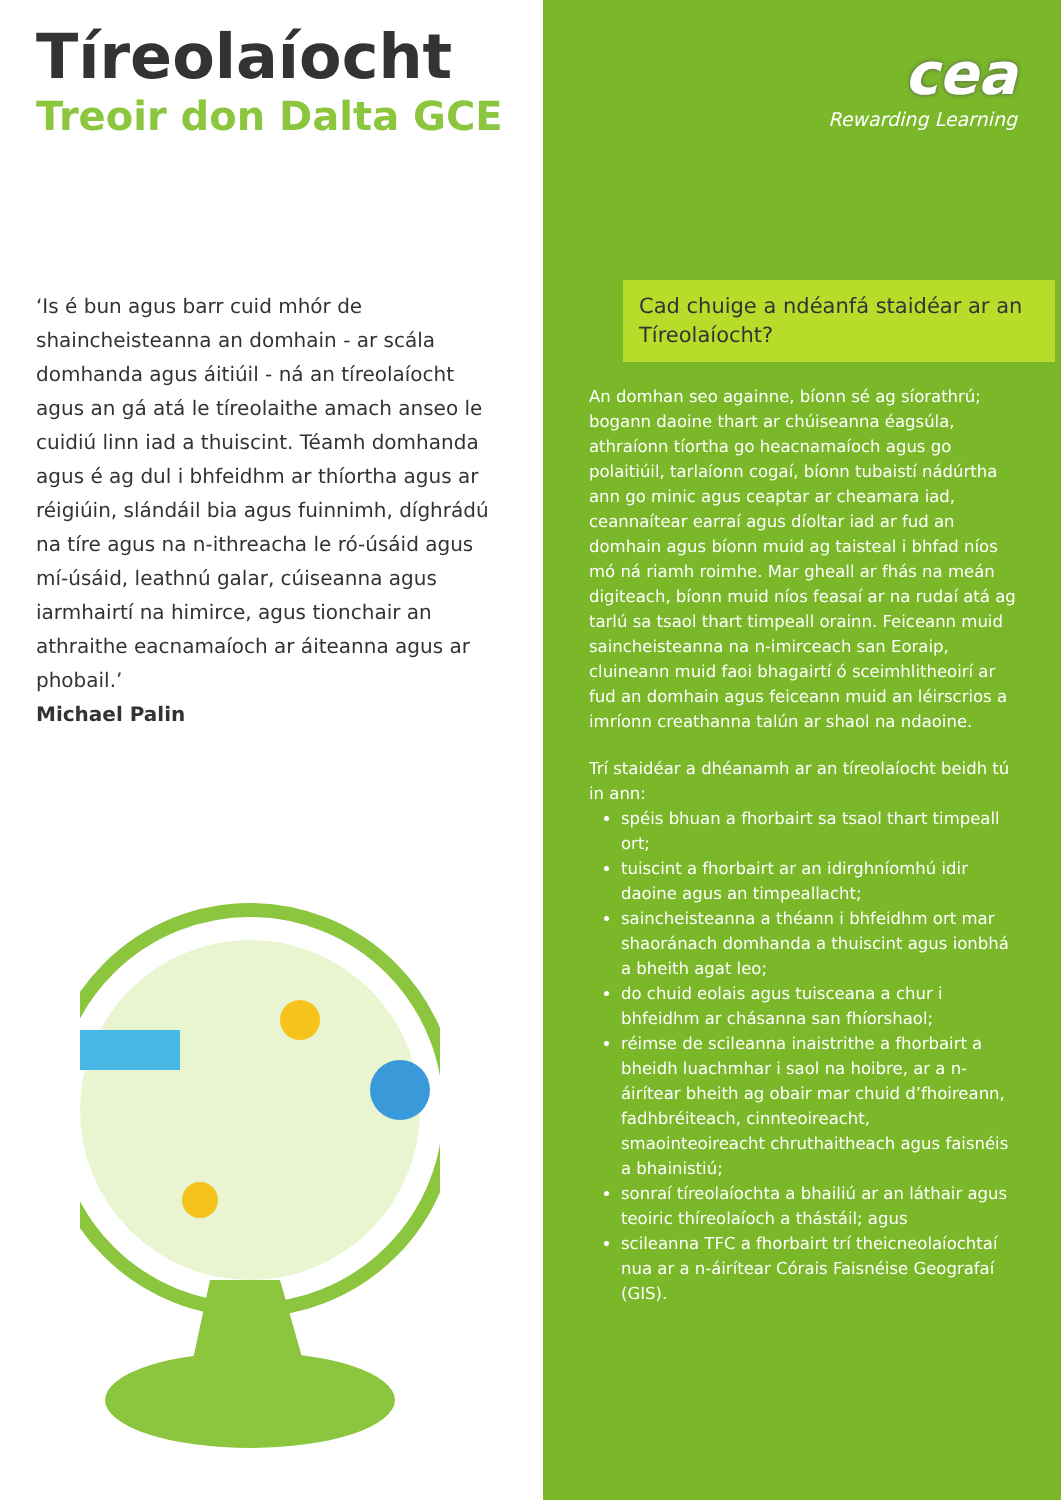Tíreolaíocht
Treoir don Dalta GCE
‘Is é bun agus barr cuid mhór de shaincheisteanna an domhain - ar scála domhanda agus áitiúil - ná an tíreolaíocht agus an gá atá le tíreolaithe amach anseo le cuidiú linn iad a thuiscint. Téamh domhanda agus é ag dul i bhfeidhm ar thíortha agus ar réigiúin, slándáil bia agus fuinnimh, díghrádú na tíre agus na n-ithreacha le ró-úsáid agus mí-úsáid, leathnú galar, cúiseanna agus iarmhairtí na himirce, agus tionchair an athraithe eacnamaíoch ar áiteanna agus ar phobail.’
Michael Palin
cea
Rewarding Learning
Cad chuige a ndéanfá staidéar ar an Tíreolaíocht?
An domhan seo againne, bíonn sé ag síorathrú; bogann daoine thart ar chúiseanna éagsúla, athraíonn tíortha go heacnamaíoch agus go polaitiúil, tarlaíonn cogaí, bíonn tubaistí nádúrtha ann go minic agus ceaptar ar cheamara iad, ceannaítear earraí agus díoltar iad ar fud an domhain agus bíonn muid ag taisteal i bhfad níos mó ná riamh roimhe. Mar gheall ar fhás na meán digiteach, bíonn muid níos feasaí ar na rudaí atá ag tarlú sa tsaol thart timpeall orainn. Feiceann muid saincheisteanna na n-imirceach san Eoraip, cluineann muid faoi bhagairtí ó sceimhlitheoirí ar fud an domhain agus feiceann muid an léirscrios a imríonn creathanna talún ar shaol na ndaoine.
Trí staidéar a dhéanamh ar an tíreolaíocht beidh tú in ann:
spéis bhuan a fhorbairt sa tsaol thart timpeall ort;
tuiscint a fhorbairt ar an idirghníomhú idir daoine agus an timpeallacht;
saincheisteanna a théann i bhfeidhm ort mar shaoránach domhanda a thuiscint agus ionbhá a bheith agat leo;
do chuid eolais agus tuisceana a chur i bhfeidhm ar chásanna san fhíorshaol;
réimse de scileanna inaistrithe a fhorbairt a bheidh luachmhar i saol na hoibre, ar a n-áirítear bheith ag obair mar chuid d’fhoireann, fadhbréiteach, cinnteoireacht, smaointeoireacht chruthaitheach agus faisnéis a bhainistiú;
sonraí tíreolaíochta a bhailiú ar an láthair agus teoiric thíreolaíoch a thástáil; agus
scileanna TFC a fhorbairt trí theicneolaíochtaí nua ar a n-áirítear Córais Faisnéise Geografaí (GIS).